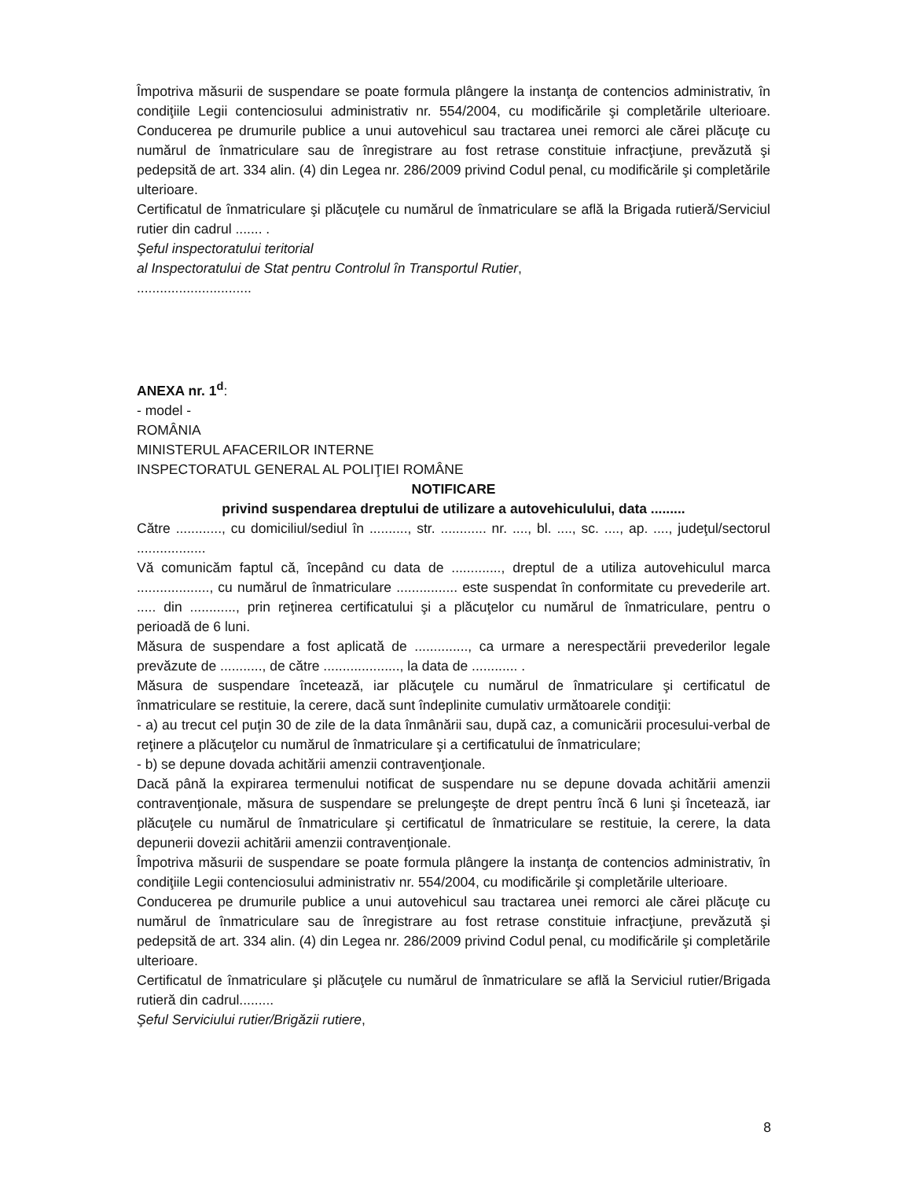Împotriva măsurii de suspendare se poate formula plângere la instanţa de contencios administrativ, în condiţiile Legii contenciosului administrativ nr. 554/2004, cu modificările şi completările ulterioare. Conducerea pe drumurile publice a unui autovehicul sau tractarea unei remorci ale cărei plăcuţe cu numărul de înmatriculare sau de înregistrare au fost retrase constituie infracţiune, prevăzută şi pedepsită de art. 334 alin. (4) din Legea nr. 286/2009 privind Codul penal, cu modificările şi completările ulterioare.
Certificatul de înmatriculare şi plăcuţele cu numărul de înmatriculare se află la Brigada rutieră/Serviciul rutier din cadrul ....... .
Şeful inspectoratului teritorial
al Inspectoratului de Stat pentru Controlul în Transportul Rutier,
..............................
ANEXA nr. 1<sup>d</sup>:
- model -
ROMÂNIA
MINISTERUL AFACERILOR INTERNE
INSPECTORATUL GENERAL AL POLIŢIEI ROMÂNE
NOTIFICARE
privind suspendarea dreptului de utilizare a autovehiculului, data .........
Către ............, cu domiciliul/sediul în .........., str. ............ nr. ...., bl. ...., sc. ...., ap. ...., judeţul/sectorul ..................
Vă comunicăm faptul că, începând cu data de ............., dreptul de a utiliza autovehiculul marca ..................., cu numărul de înmatriculare ................ este suspendat în conformitate cu prevederile art. ..... din ............, prin reţinerea certificatului şi a plăcuţelor cu numărul de înmatriculare, pentru o perioadă de 6 luni.
Măsura de suspendare a fost aplicată de .............., ca urmare a nerespectării prevederilor legale prevăzute de ..........., de către ...................., la data de ............ .
Măsura de suspendare încetează, iar plăcuţele cu numărul de înmatriculare şi certificatul de înmatriculare se restituie, la cerere, dacă sunt îndeplinite cumulativ următoarele condiţii:
- a) au trecut cel puţin 30 de zile de la data înmânării sau, după caz, a comunicării procesului-verbal de reţinere a plăcuţelor cu numărul de înmatriculare şi a certificatului de înmatriculare;
- b) se depune dovada achitării amenzii contravenţionale.
Dacă până la expirarea termenului notificat de suspendare nu se depune dovada achitării amenzii contravenţionale, măsura de suspendare se prelungeşte de drept pentru încă 6 luni şi încetează, iar plăcuţele cu numărul de înmatriculare şi certificatul de înmatriculare se restituie, la cerere, la data depunerii dovezii achitării amenzii contravenţionale.
Împotriva măsurii de suspendare se poate formula plângere la instanţa de contencios administrativ, în condiţiile Legii contenciosului administrativ nr. 554/2004, cu modificările şi completările ulterioare.
Conducerea pe drumurile publice a unui autovehicul sau tractarea unei remorci ale cărei plăcuţe cu numărul de înmatriculare sau de înregistrare au fost retrase constituie infracţiune, prevăzută şi pedepsită de art. 334 alin. (4) din Legea nr. 286/2009 privind Codul penal, cu modificările şi completările ulterioare.
Certificatul de înmatriculare şi plăcuţele cu numărul de înmatriculare se află la Serviciul rutier/Brigada rutieră din cadrul.........
Şeful Serviciului rutier/Brigăzii rutiere,
8